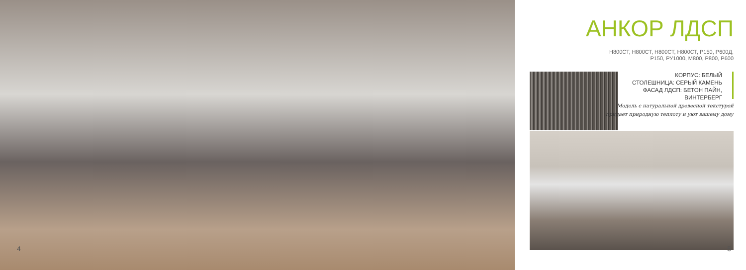4
АНКОР ЛДСП
Н800СТ, Н800СТ, Н800СТ, Н800СТ, Р150, Р600Д,
Р150, РУ1000, М800, Р800, Р600
КОРПУС: БЕЛЫЙ
СТОЛЕШНИЦА: СЕРЫЙ КАМЕНЬ
ФАСАД ЛДСП: БЕТОН ПАЙН,
ВИНТЕРБЕРГ
Модель с натуральной древесной текстурой
придает природную теплоту и уют вашему дому
5